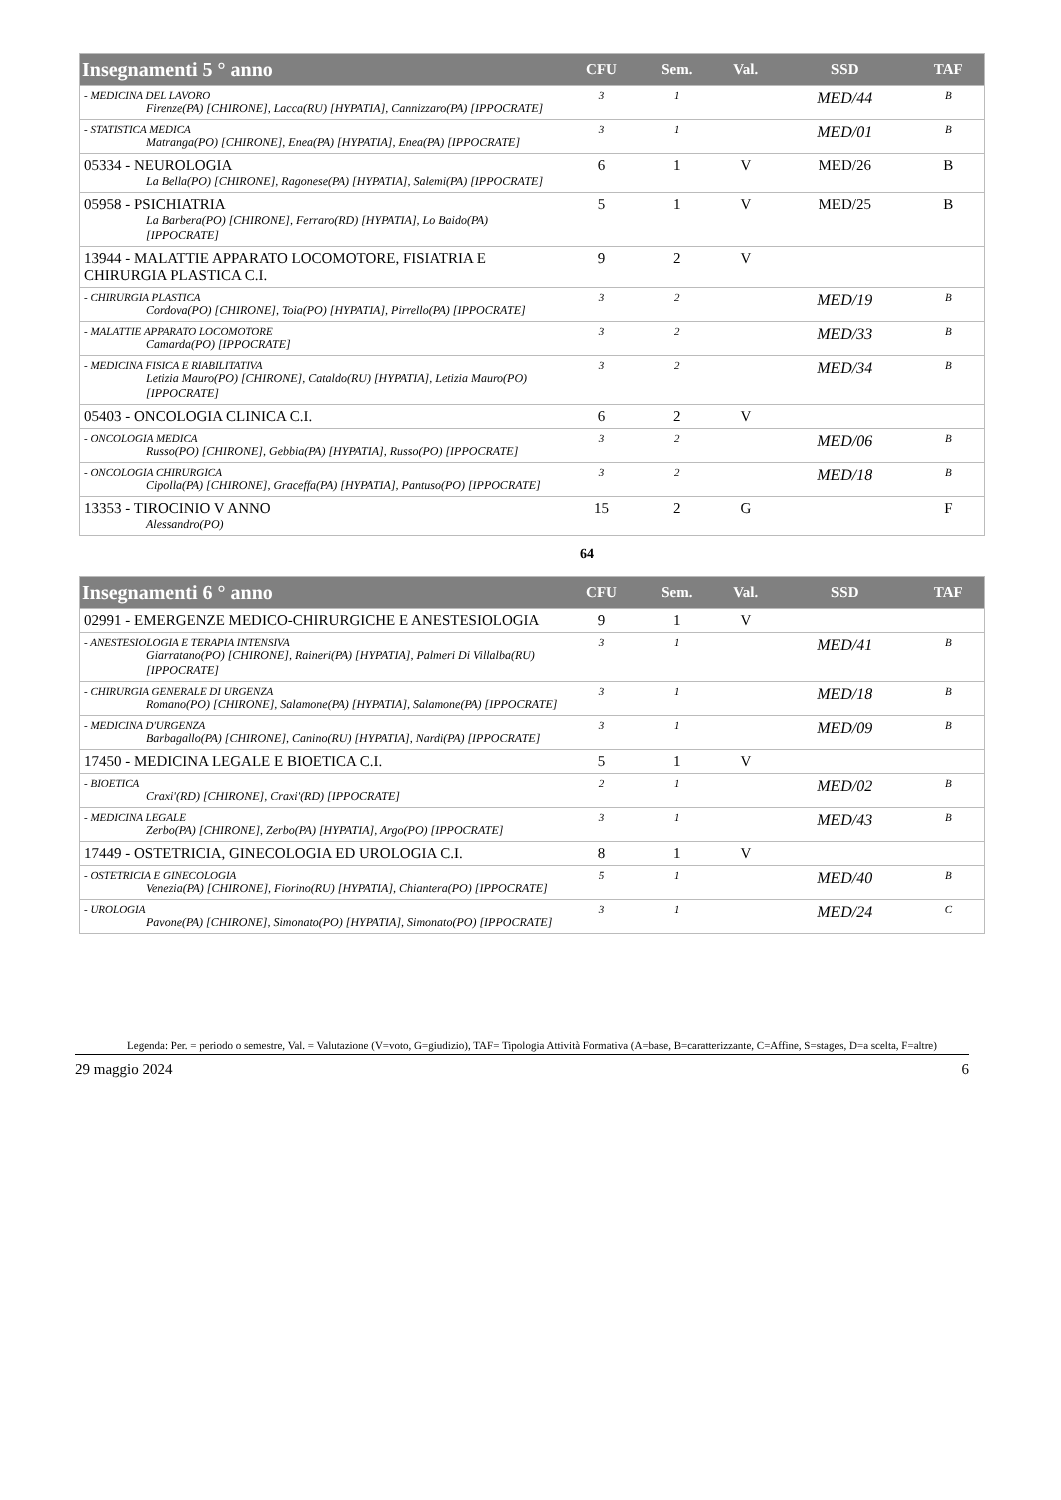| Insegnamenti 5 ° anno | CFU | Sem. | Val. | SSD | TAF |
| --- | --- | --- | --- | --- | --- |
| - MEDICINA DEL LAVORO Firenze(PA) [CHIRONE], Lacca(RU) [HYPATIA], Cannizzaro(PA) [IPPOCRATE] | 3 | 1 | | MED/44 | B |
| - STATISTICA MEDICA Matranga(PO) [CHIRONE], Enea(PA) [HYPATIA], Enea(PA) [IPPOCRATE] | 3 | 1 | | MED/01 | B |
| 05334 - NEUROLOGIA La Bella(PO) [CHIRONE], Ragonese(PA) [HYPATIA], Salemi(PA) [IPPOCRATE] | 6 | 1 | V | MED/26 | B |
| 05958 - PSICHIATRIA La Barbera(PO) [CHIRONE], Ferraro(RD) [HYPATIA], Lo Baido(PA) [IPPOCRATE] | 5 | 1 | V | MED/25 | B |
| 13944 - MALATTIE APPARATO LOCOMOTORE, FISIATRIA E CHIRURGIA PLASTICA C.I. | 9 | 2 | V | | |
| - CHIRURGIA PLASTICA Cordova(PO) [CHIRONE], Toia(PO) [HYPATIA], Pirrello(PA) [IPPOCRATE] | 3 | 2 | | MED/19 | B |
| - MALATTIE APPARATO LOCOMOTORE Camarda(PO) [IPPOCRATE] | 3 | 2 | | MED/33 | B |
| - MEDICINA FISICA E RIABILITATIVA Letizia Mauro(PO) [CHIRONE], Cataldo(RU) [HYPATIA], Letizia Mauro(PO) [IPPOCRATE] | 3 | 2 | | MED/34 | B |
| 05403 - ONCOLOGIA CLINICA C.I. | 6 | 2 | V | | |
| - ONCOLOGIA MEDICA Russo(PO) [CHIRONE], Gebbia(PA) [HYPATIA], Russo(PO) [IPPOCRATE] | 3 | 2 | | MED/06 | B |
| - ONCOLOGIA CHIRURGICA Cipolla(PA) [CHIRONE], Graceffa(PA) [HYPATIA], Pantuso(PO) [IPPOCRATE] | 3 | 2 | | MED/18 | B |
| 13353 - TIROCINIO V ANNO Alessandro(PO) | 15 | 2 | G | | F |
64
| Insegnamenti 6 ° anno | CFU | Sem. | Val. | SSD | TAF |
| --- | --- | --- | --- | --- | --- |
| 02991 - EMERGENZE MEDICO-CHIRURGICHE E ANESTESIOLOGIA | 9 | 1 | V | | |
| - ANESTESIOLOGIA E TERAPIA INTENSIVA Giarratano(PO) [CHIRONE], Raineri(PA) [HYPATIA], Palmeri Di Villalba(RU) [IPPOCRATE] | 3 | 1 | | MED/41 | B |
| - CHIRURGIA GENERALE DI URGENZA Romano(PO) [CHIRONE], Salamone(PA) [HYPATIA], Salamone(PA) [IPPOCRATE] | 3 | 1 | | MED/18 | B |
| - MEDICINA D'URGENZA Barbagallo(PA) [CHIRONE], Canino(RU) [HYPATIA], Nardi(PA) [IPPOCRATE] | 3 | 1 | | MED/09 | B |
| 17450 - MEDICINA LEGALE E BIOETICA C.I. | 5 | 1 | V | | |
| - BIOETICA Craxi'(RD) [CHIRONE], Craxi'(RD) [IPPOCRATE] | 2 | 1 | | MED/02 | B |
| - MEDICINA LEGALE Zerbo(PA) [CHIRONE], Zerbo(PA) [HYPATIA], Argo(PO) [IPPOCRATE] | 3 | 1 | | MED/43 | B |
| 17449 - OSTETRICIA, GINECOLOGIA ED UROLOGIA C.I. | 8 | 1 | V | | |
| - OSTETRICIA E GINECOLOGIA Venezia(PA) [CHIRONE], Fiorino(RU) [HYPATIA], Chiantera(PO) [IPPOCRATE] | 5 | 1 | | MED/40 | B |
| - UROLOGIA Pavone(PA) [CHIRONE], Simonato(PO) [HYPATIA], Simonato(PO) [IPPOCRATE] | 3 | 1 | | MED/24 | C |
Legenda: Per. = periodo o semestre, Val. = Valutazione (V=voto, G=giudizio), TAF= Tipologia Attività Formativa (A=base, B=caratterizzante, C=Affine, S=stages, D=a scelta, F=altre)
29 maggio 2024 6